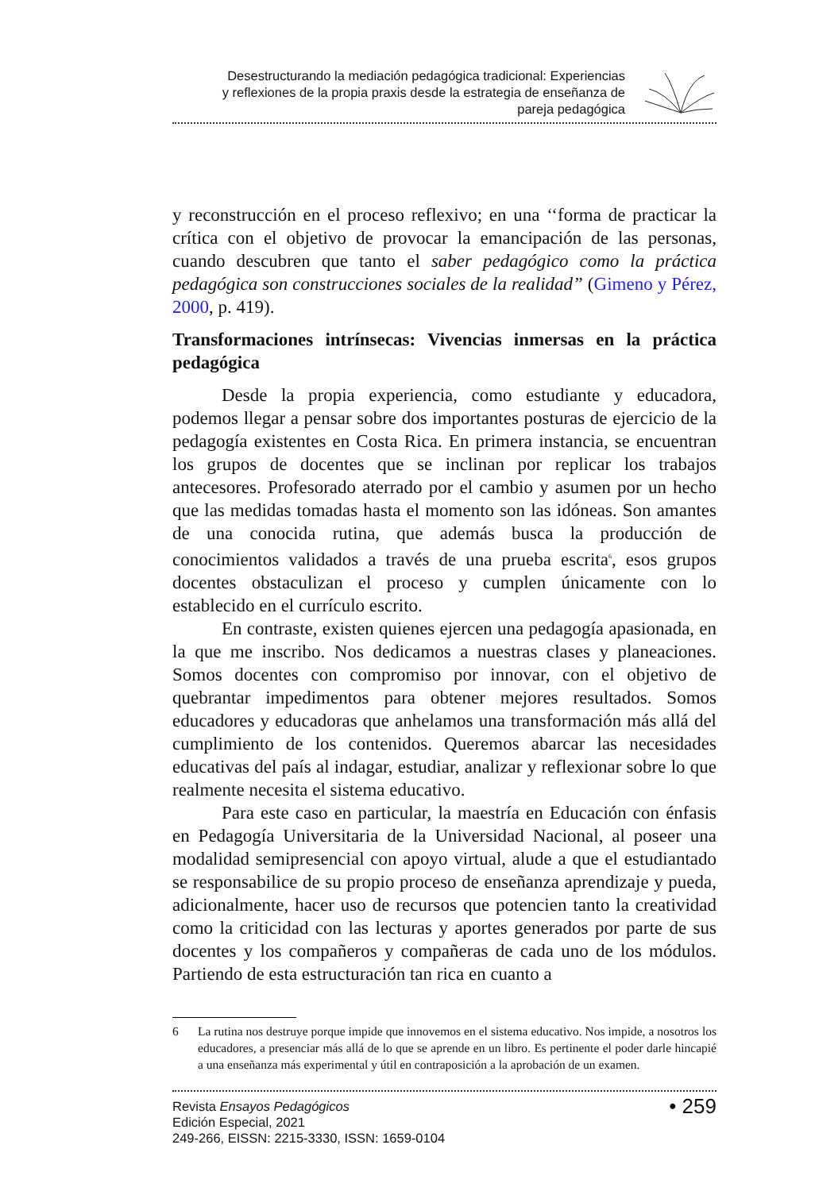Desestructurando la mediación pedagógica tradicional: Experiencias
y reflexiones de la propia praxis desde la estrategia de enseñanza de
pareja pedagógica
y reconstrucción en el proceso reflexivo; en una ‘‘forma de practicar la crítica con el objetivo de provocar la emancipación de las personas, cuando descubren que tanto el saber pedagógico como la práctica pedagógica son construcciones sociales de la realidad” (Gimeno y Pérez, 2000, p. 419).
Transformaciones intrínsecas: Vivencias inmersas en la práctica pedagógica
Desde la propia experiencia, como estudiante y educadora, podemos llegar a pensar sobre dos importantes posturas de ejercicio de la pedagogía existentes en Costa Rica. En primera instancia, se encuentran los grupos de docentes que se inclinan por replicar los trabajos antecesores. Profesorado aterrado por el cambio y asumen por un hecho que las medidas tomadas hasta el momento son las idóneas. Son amantes de una conocida rutina, que además busca la producción de conocimientos validados a través de una prueba escrita<sup>6</sup>, esos grupos docentes obstaculizan el proceso y cumplen únicamente con lo establecido en el currículo escrito.
En contraste, existen quienes ejercen una pedagogía apasionada, en la que me inscribo. Nos dedicamos a nuestras clases y planeaciones. Somos docentes con compromiso por innovar, con el objetivo de quebrantar impedimentos para obtener mejores resultados. Somos educadores y educadoras que anhelamos una transformación más allá del cumplimiento de los contenidos. Queremos abarcar las necesidades educativas del país al indagar, estudiar, analizar y reflexionar sobre lo que realmente necesita el sistema educativo.
Para este caso en particular, la maestría en Educación con énfasis en Pedagogía Universitaria de la Universidad Nacional, al poseer una modalidad semipresencial con apoyo virtual, alude a que el estudiantado se responsabilice de su propio proceso de enseñanza aprendizaje y pueda, adicionalmente, hacer uso de recursos que potencien tanto la creatividad como la criticidad con las lecturas y aportes generados por parte de sus docentes y los compañeros y compañeras de cada uno de los módulos. Partiendo de esta estructuración tan rica en cuanto a
6 La rutina nos destruye porque impide que innovemos en el sistema educativo. Nos impide, a nosotros los educadores, a presenciar más allá de lo que se aprende en un libro. Es pertinente el poder darle hincapié a una enseñanza más experimental y útil en contraposición a la aprobación de un examen.
Revista Ensayos Pedagógicos
Edición Especial, 2021
249-266, EISSN: 2215-3330, ISSN: 1659-0104
• 259